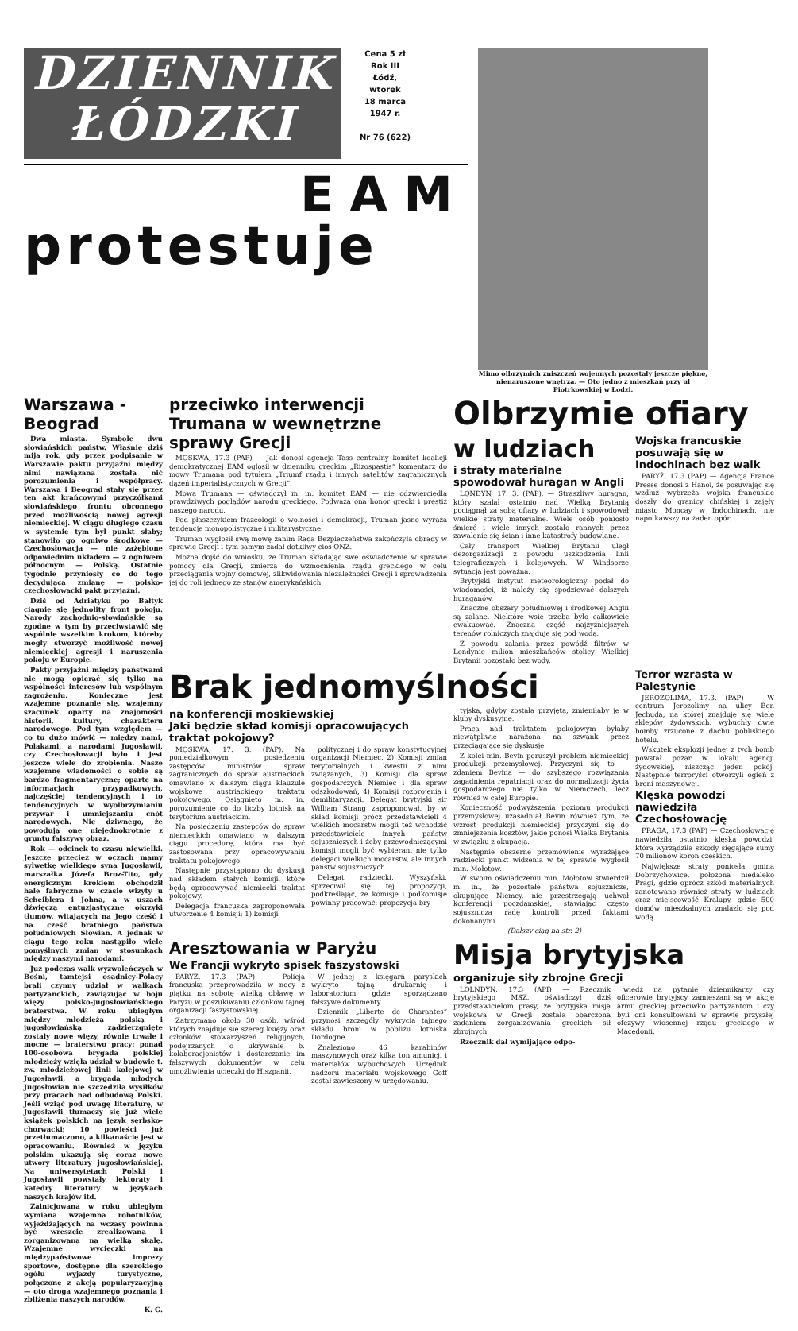DZIENNIK
ŁÓDZKI
Cena 5 zł
Rok III
Łódź,
wtorek
18 marca
1947 r.
Nr 76 (622)
EAM
protestuje
Mimo olbrzymich zniszczeń wojennych pozostały jeszcze piękne, nienaruszone wnętrza. — Oto jedno z mieszkań przy ul Piotrkowskiej w Łodzi.
Warszawa - Beograd
Dwa miasta. Symbole dwu słowiańskich państw. Właśnie dziś mija rok, gdy przez podpisanie w Warszawie paktu przyjaźni między nimi nawiązana została nić porozumienia i współpracy. Warszawa i Beograd stały się przez ten akt krańcowymi przyczółkami słowiańskiego frontu obronnego przed możliwością nowej agresji niemieckiej. W ciągu długiego czasu w systemie tym był punkt słaby; stanowiło go ogniwo środkowe — Czechosłowacja — nie zażębione odpowiednim układem — z ogniwem północnym — Polską. Ostatnie tygodnie przyniosły co do tego decydującą zmianę — polsko-czechosłowacki pakt przyjaźni.
Dziś od Adriatyku po Bałtyk ciągnie się jednolity front pokoju. Narody zachodnio-słowiańskie są zgodne w tym by przeciwstawić się wspólnie wszelkim krokom, któreby mogły stworzyć możliwość nowej niemieckiej agresji i naruszenia pokoju w Europie.
Pakty przyjaźni między państwami nie mogą opierać się tylko na wspólności interesów lub wspólnym zagrożeniu. Konieczne jest wzajemne poznanie się, wzajemny szacunek oparty na znajomości historii, kultury, charakteru narodowego. Pod tym względem — co tu dużo mówić — między nami, Polakami, a narodami Jugosławii, czy Czechosłowacji było i jest jeszcze wiele do zrobienia. Nasze wzajemne wiadomości o sobie są bardzo fragmentaryczne; oparte na informacjach przypadkowych, najczęściej tendencyjnych i to tendencyjnych w wyolbrzymianiu przywar i umniejszaniu cnót narodowych. Nic dziwnego, że powodują one niejednokrotnie z gruntu fałszywy obraz.
Rok — odcinek to czasu niewielki. Jeszcze przecież w oczach mamy sylwetkę wielkiego syna Jugosławii, marszałka Józefa Broz-Tito, gdy energicznym krokiem obchodził hale fabryczne w czasie wizyty u Scheiblera i Johna, a w uszach dźwięczą entuzjastyczne okrzyki tłumów, witających na Jego cześć i na cześć bratniego państwa południowych Słowian. A jednak w ciągu tego roku nastąpiło wiele pomyślnych zmian w stosunkach między naszymi narodami.
Już podczas walk wyzwoleńczych w Bośni, tamtejsi osadnicy-Polacy brali czynny udział w walkach partyzanckich, zawiązując w boju więzy polsko-jugosłowiańskiego braterstwa. W roku ubiegłym między młodzieżą polską i jugosłowiańską zadzierzgnięte zostały nowe więzy, równie trwałe i mocne — braterstwo pracy: ponad 100-osobowa brygada polskiej młodzieży wzięła udział w budowie t. zw. młodzieżowej linii kolejowej w Jugosławii, a brygada młodych Jugosłowian nie szczędziła wysiłków przy pracach nad odbudową Polski. Jeśli wziąć pod uwagę literaturę, w Jugosławii tłumaczy się już wiele książek polskich na język serbsko-chorwacki; 10 powieści już przetłumaczono, a kilkanaście jest w opracowaniu. Również w języku polskim ukazują się coraz nowe utwory literatury jugosłowiańskiej. Na uniwersytetach Polski i Jugosławii powstały lektoraty i katedry literatury w językach naszych krajów itd.
Zainicjowana w roku ubiegłym wymiana wzajemna robotników, wyjeżdżających na wczasy powinna być wreszcie zrealizowana i zorganizowana na wielką skalę. Wzajemne wycieczki na międzypaństwowe imprezy sportowe, dostępne dla szerokiego ogółu wyjazdy turystyczne, połączone z akcją popularyzacyjną — oto droga wzajemnego poznania i zbliżenia naszych narodów.
K. G.
przeciwko interwencji Trumana w wewnętrzne sprawy Grecji
MOSKWA, 17.3 (PAP) — Jak donosi agencja Tass centralny komitet koalicji demokratycznej EAM ogłosił w dzienniku greckim „Rizospastis“ komentarz do mowy Trumana pod tytułem „Triumf rządu i innych satelitów zagranicznych dążeń imperialistycznych w Grecji“.
Mowa Trumana — oświadczył m. in. komitet EAM — nie odzwierciedla prawdziwych poglądów narodu greckiego. Podważa ona honor grecki i prestiż naszego narodu.
Pod płaszczykiem frazeologii o wolności i demokracji, Truman jasno wyraża tendencje monopolistyczne i militarystyczne.
Truman wygłosił swą mowę zanim Rada Bezpieczeństwa zakończyła obrady w sprawie Grecji i tym samym zadał dotkliwy cios ONZ.
Można dojść do wniosku, że Truman składając swe oświadczenie w sprawie pomocy dla Grecji, zmierza do wzmocnienia rządu greckiego w celu przeciągania wojny domowej, zlikwidowania niezależności Grecji i sprowadzenia jej do roli jednego ze stanów amerykańskich.
Olbrzymie ofiary
w ludziach
i straty materialne spowodował huragan w Angli
LONDYN, 17. 3. (PAP). — Straszliwy huragan, który szalał ostatnio nad Wielką Brytanią pociągnął za sobą ofiary w ludziach i spowodował wielkie straty materialne. Wiele osób poniosło śmierć i wiele innych zostało rannych przez zawalenie się ścian i inne katastrofy budowlane.
Cały transport Wielkiej Brytanii uległ dezorganizacji z powodu uszkodzenia linii telegraficznych i kolejowych. W Windsorze sytuacja jest poważna.
Brytyjski instytut meteorologiczny podał do wiadomości, iż należy się spodziewać dalszych huraganów.
Znaczne obszary południowej i środkowej Anglii są zalane. Niektóre wsie trzeba było całkowicie ewakuować. Znaczna część najżyźniejszych terenów rolniczych znajduje się pod wodą.
Z powodu zalania przez powódź filtrów w Londynie milion mieszkańców stolicy Wielkiej Brytanii pozostało bez wody.
Wojska francuskie posuwają się w Indochinach bez walk
PARYŻ, 17.3 (PAP) — Agencja France Presse donosi z Hanoi, że posuwając się wzdłuż wybrzeża wojska francuskie doszły do granicy chińskiej i zajęły miasto Moncay w Indochinach, nie napotkawszy na żaden opór.
Brak jednomyślności
na konferencji moskiewskiej
Jaki będzie skład komisji opracowujących traktat pokojowy?
MOSKWA, 17. 3. (PAP). Na poniedziałkowym posiedzeniu zastępców ministrów spraw zagranicznych do spraw austriackich omawiano w dalszym ciągu klauzule wojskowe austriackiego traktatu pokojowego. Osiągnięto m. in. porozumienie co do liczby lotnisk na terytorium austriackim.
Na posiedzeniu zastępców do spraw niemieckich omawiano w dalszym ciągu procedurę, która ma być zastosowana przy opracowywaniu traktatu pokojowego.
Następnie przystąpiono do dyskusji nad składem stałych komisji, które będą opracowywać niemiecki traktat pokojowy.
Delegacja francuska zaproponowała utworzenie 4 komisji: 1) komisji
politycznej i do spraw konstytucyjnej organizacji Niemiec, 2) Komisji zmian terytorialnych i kwestii z nimi związanych, 3) Komisji dla spraw gospodarczych Niemiec i dla spraw odszkodowań, 4) Komisji rozbrojenia i demilitaryzacji. Delegat brytyjski sir William Strang zaproponował, by w skład komisji prócz przedstawicieli 4 wielkich mocarstw mogli też wchodzić przedstawiciele innych państw sojuszniczych i żeby przewodniczącymi komisji mogli być wybierani nie tylko delegaci wielkich mocarstw, ale innych państw sojuszniczych.
Delegat radziecki, Wyszyński, sprzeciwił się tej propozycji, podkreślając, że komisje i podkomisje powinny pracować; propozycja bry-
tyjska, gdyby została przyjęta, zmieniłaby je w kluby dyskusyjne.
Praca nad traktatem pokojowym byłaby niewątpliwie narażona na szwank przez przeciągające się dyskusje.
Z kolei min. Bevin poruszył problem niemieckiej produkcji przemysłowej. Przyczyni się to — zdaniem Bevina — do szybszego rozwiązania zagadnienia repatriacji oraz do normalizacji życia gospodarczego nie tylko w Niemczech, lecz również w całej Europie.
Konieczność podwyższenia poziomu produkcji przemysłowej uzasadniał Bevin również tym, że wzrost produkcji niemieckiej przyczyni się do zmniejszenia kosztów, jakie ponosi Wielka Brytania w związku z okupacją.
Następnie obszerne przemówienie wyrażające radziecki punkt widzenia w tej sprawie wygłosił min. Mołotow.
W swoim oświadczeniu min. Mołotow stwierdził m. in., że pozostałe państwa sojusznicze, okupujące Niemcy, nie przestrzegają uchwał konferencji poczdamskiej, stawiając często sojusznicza radę kontroli przed faktami dokonanymi.
(Dalszy ciąg na str. 2)
Terror wzrasta w Palestynie
JEROZOLIMA, 17.3. (PAP) — W centrum Jerozolimy na ulicy Ben Jechuda, na której znajduje się wiele sklepów żydowskich, wybuchły dwie bomby zrzucone z dachu pobliskiego hotelu.
Wskutek eksplozji jednej z tych bomb powstał pożar w lokalu agencji żydowskiej, niszcząc jeden pokój. Następnie terroryści otworzyli ogień z broni maszynowej.
Klęska powodzi nawiedziła Czechosłowację
PRAGA, 17.3 (PAP) — Czechosłowację nawiedziła ostatnio klęska powodzi, która wyrządziła szkody sięgające sumy 70 milionów koron czeskich.
Największe straty poniosła gmina Dobrzychowice, położona niedaleko Pragi, gdzie oprócz szkód materialnych zanotowano również straty w ludziach oraz miejscowość Kralupy, gdzie 500 domów mieszkalnych znalazło się pod wodą.
Aresztowania w Paryżu
We Francji wykryto spisek faszystowski
PARYŻ, 17.3 (PAP) — Policja francuska przeprowadziła w nocy z piątku na sobotę wielką obławę w Paryżu w poszukiwaniu członków tajnej organizacji faszystowskiej.
Zatrzymano około 30 osób, wśród których znajduje się szereg księży oraz członków stowarzyszeń religijnych, podejrzanych o ukrywanie b. kolaboracjonistów i dostarczanie im fałszywych dokumentów w celu umożliwienia ucieczki do Hiszpanii.
W jednej z księgarń paryskich wykryto tajną drukarnię i laboratorium, gdzie sporządzano fałszywe dokumenty.
Dziennik „Liberte de Charantes“ przynosi szczegóły wykrycia tajnego składu broni w pobliżu lotniska Dordogne.
Znaleziono 46 karabinów maszynowych oraz kilka ton amunicji i materiałów wybuchowych. Urzędnik nadzoru materiału wojskowego Goff został zawieszony w urzędowaniu.
Misja brytyjska
organizuje siły zbrojne Grecji
LOLNDYN, 17.3 (API) — Rzecznik brytyjskiego MSZ. oświadczył dziś przedstawicielom prasy, że brytyjska misja wojskowa w Grecji została obarczona zadaniem zorganizowania greckich sił zbrojnych.
Rzecznik dał wymijająco odpo-
wiedź na pytanie dziennikarzy czy oficerowie brytyjscy zamieszani są w akcję armii greckiej przeciwko partyzantom i czy byli oni konsultowani w sprawie przyszłej ofezywy wiosennej rządu greckiego w Macedonii.